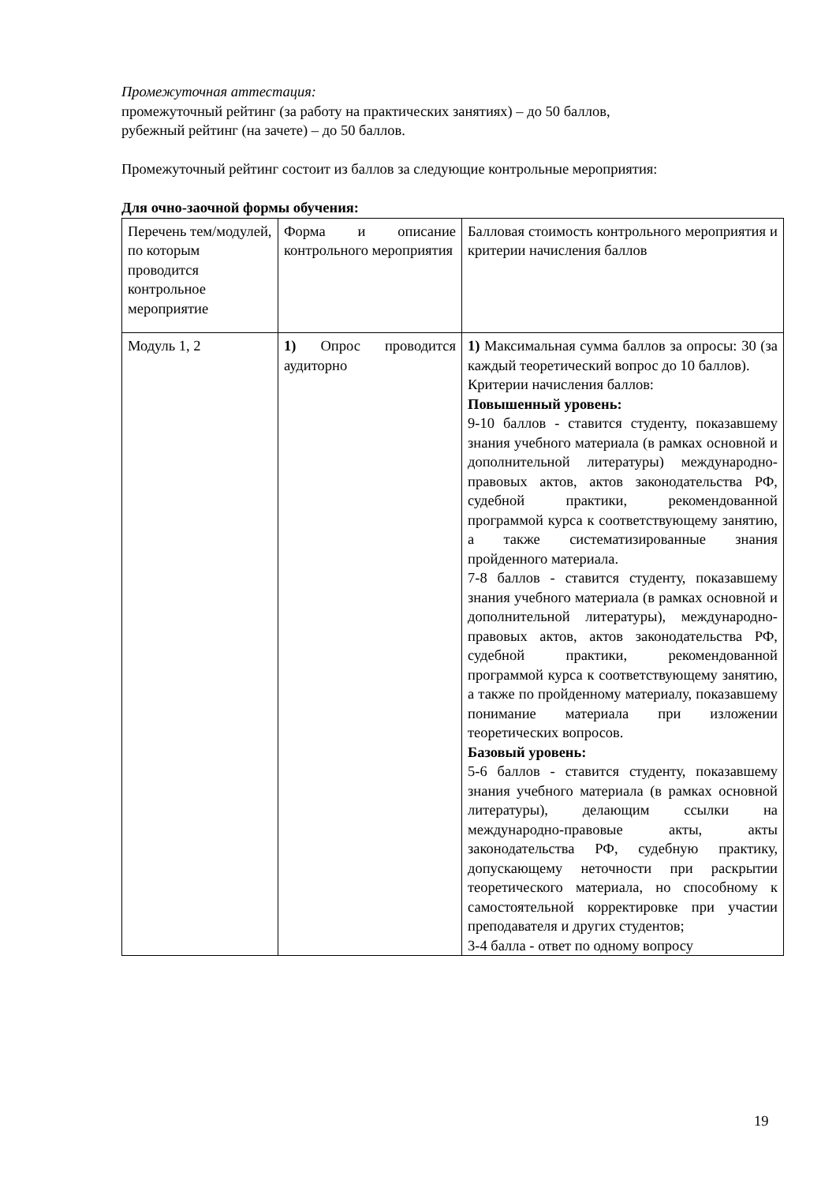Промежуточная аттестация:
промежуточный рейтинг (за работу на практических занятиях) – до 50 баллов,
рубежный рейтинг (на зачете) – до 50 баллов.
Промежуточный рейтинг состоит из баллов за следующие контрольные мероприятия:
Для очно-заочной формы обучения:
| Перечень тем/модулей, по которым проводится контрольное мероприятие | Форма и описание контрольного мероприятия | Балловая стоимость контрольного мероприятия и критерии начисления баллов |
| Модуль 1, 2 | 1) Опрос проводится аудиторно | 1) Максимальная сумма баллов за опросы: 30 (за каждый теоретический вопрос до 10 баллов). Критерии начисления баллов: Повышенный уровень: 9-10 баллов - ставится студенту, показавшему знания учебного материала (в рамках основной и дополнительной литературы) международно-правовых актов, актов законодательства РФ, судебной практики, рекомендованной программой курса к соответствующему занятию, а также систематизированные знания пройденного материала. 7-8 баллов - ставится студенту, показавшему знания учебного материала (в рамках основной и дополнительной литературы), международно-правовых актов, актов законодательства РФ, судебной практики, рекомендованной программой курса к соответствующему занятию, а также по пройденному материалу, показавшему понимание материала при изложении теоретических вопросов. Базовый уровень: 5-6 баллов - ставится студенту, показавшему знания учебного материала (в рамках основной литературы), делающим ссылки на международно-правовые акты, акты законодательства РФ, судебную практику, допускающему неточности при раскрытии теоретического материала, но способному к самостоятельной корректировке при участии преподавателя и других студентов; 3-4 балла - ответ по одному вопросу |
19